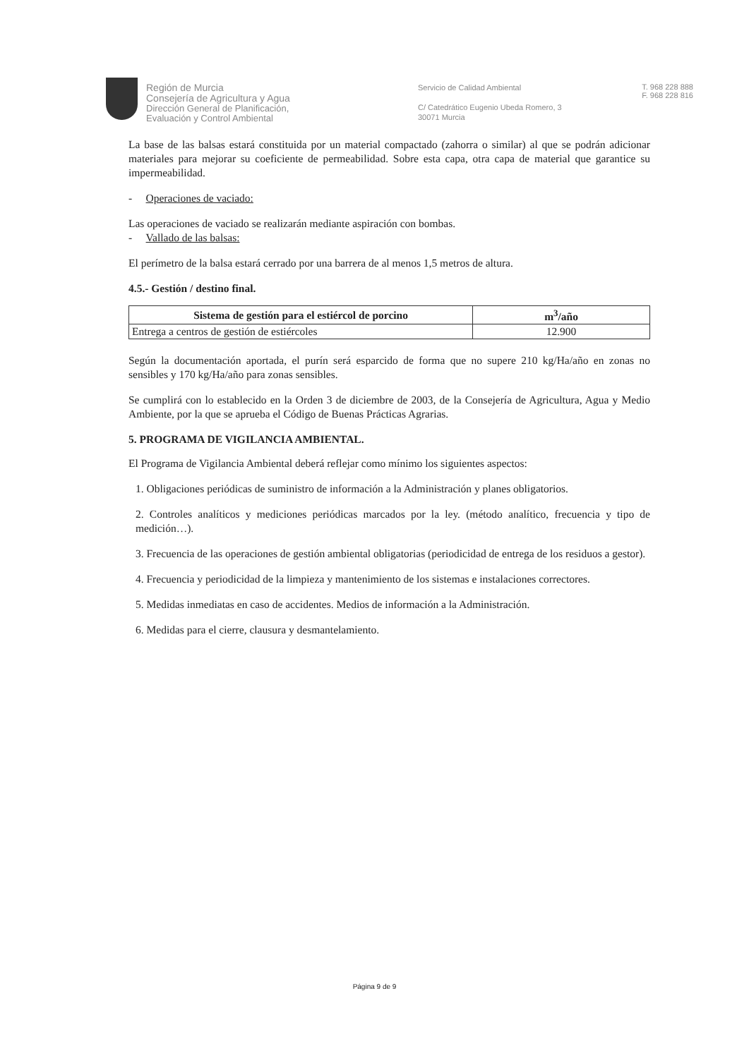Región de Murcia
Consejería de Agricultura y Agua
Dirección General de Planificación,
Evaluación y Control Ambiental
Servicio de Calidad Ambiental
C/ Catedrático Eugenio Ubeda Romero, 3
30071 Murcia
T. 968 228 888
F. 968 228 816
La base de las balsas estará constituida por un material compactado (zahorra o similar) al que se podrán adicionar materiales para mejorar su coeficiente de permeabilidad. Sobre esta capa, otra capa de material que garantice su impermeabilidad.
- Operaciones de vaciado:
Las operaciones de vaciado se realizarán mediante aspiración con bombas.
- Vallado de las balsas:
El perímetro de la balsa estará cerrado por una barrera de al menos 1,5 metros de altura.
4.5.- Gestión / destino final.
| Sistema de gestión para el estiércol de porcino | m<sup>3</sup>/año |
| --- | --- |
| Entrega a centros de gestión de estiércoles | 12.900 |
Según la documentación aportada, el purín será esparcido de forma que no supere 210 kg/Ha/año en zonas no sensibles y 170 kg/Ha/año para zonas sensibles.
Se cumplirá con lo establecido en la Orden 3 de diciembre de 2003, de la Consejería de Agricultura, Agua y Medio Ambiente, por la que se aprueba el Código de Buenas Prácticas Agrarias.
5. PROGRAMA DE VIGILANCIA AMBIENTAL.
El Programa de Vigilancia Ambiental deberá reflejar como mínimo los siguientes aspectos:
1. Obligaciones periódicas de suministro de información a la Administración y planes obligatorios.
2. Controles analíticos y mediciones periódicas marcados por la ley. (método analítico, frecuencia y tipo de medición…).
3. Frecuencia de las operaciones de gestión ambiental obligatorias (periodicidad de entrega de los residuos a gestor).
4. Frecuencia y periodicidad de la limpieza y mantenimiento de los sistemas e instalaciones correctores.
5. Medidas inmediatas en caso de accidentes. Medios de información a la Administración.
6. Medidas para el cierre, clausura y desmantelamiento.
Página 9 de 9